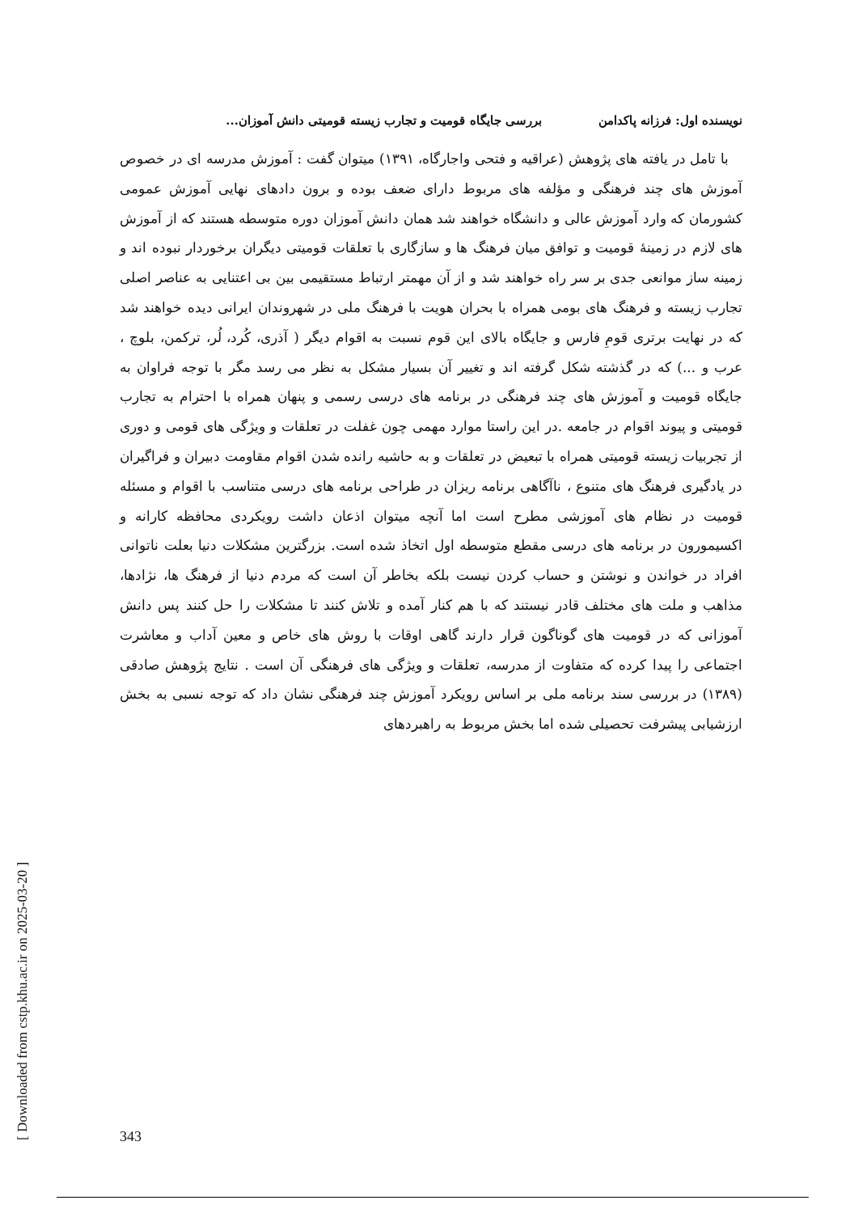نویسنده اول: فرزانه پاکدامن بررسی جایگاه قومیت و تجارب زیسته قومیتی دانش آموزان...
با تامل در یافته های پژوهش (عراقیه و فتحی واجارگاه، ۱۳۹۱) میتوان گفت : آموزش مدرسه ای در خصوص آموزش های چند فرهنگی و مؤلفه های مربوط دارای ضعف بوده و برون دادهای نهایی آموزش عمومی کشورمان که وارد آموزش عالی و دانشگاه خواهند شد همان دانش آموزان دوره متوسطه هستند که از آموزش های لازم در زمینهٔ قومیت و توافق میان فرهنگ ها و سازگاری با تعلقات قومیتی دیگران برخوردار نبوده اند و زمینه ساز موانعی جدی بر سر راه خواهند شد و از آن مهمتر ارتباط مستقیمی بین بی اعتنایی به عناصر اصلی تجارب زیسته و فرهنگ های بومی همراه با بحران هویت با فرهنگ ملی در شهروندان ایرانی دیده خواهند شد که در نهایت برتری قومِ فارس و جایگاه بالای این قوم نسبت به اقوام دیگر ( آذری، کُرد، لُر، ترکمن، بلوچ ، عرب و ...) که در گذشته شکل گرفته اند و تغییر آن بسیار مشکل به نظر می رسد مگر با توجه فراوان به جایگاه قومیت و آموزش های چند فرهنگی در برنامه های درسی رسمی و پنهان همراه با احترام به تجارب قومیتی و پیوند اقوام در جامعه .در این راستا موارد مهمی چون غفلت در تعلقات و ویژگی های قومی و دوری از تجربیات زیسته قومیتی همراه با تبعیض در تعلقات و به حاشیه رانده شدن اقوام مقاومت دبیران و فراگیران در یادگیری فرهنگ های متنوع ، ناآگاهی برنامه ریزان در طراحی برنامه های درسی متناسب با اقوام و مسئله قومیت در نظام های آموزشی مطرح است اما آنچه میتوان اذعان داشت رویکردی محافظه کارانه و اکسیمورون در برنامه های درسی مقطع متوسطه اول اتخاذ شده است. بزرگترین مشکلات دنیا بعلت ناتوانی افراد در خواندن و نوشتن و حساب کردن نیست بلکه بخاطر آن است که مردم دنیا از فرهنگ ها، نژادها، مذاهب و ملت های مختلف قادر نیستند که با هم کنار آمده و تلاش کنند تا مشکلات را حل کنند پس دانش آموزانی که در قومیت های گوناگون قرار دارند گاهی اوقات با روش های خاص و معین آداب و معاشرت اجتماعی را پیدا کرده که متفاوت از مدرسه، تعلقات و ویژگی های فرهنگی آن است . نتایج پژوهش صادقی (۱۳۸۹) در بررسی سند برنامه ملی بر اساس رویکرد آموزش چند فرهنگی نشان داد که توجه نسبی به بخش ارزشیابی پیشرفت تحصیلی شده اما بخش مربوط به راهبردهای
[ Downloaded from cstp.khu.ac.ir on 2025-03-20 ]
343